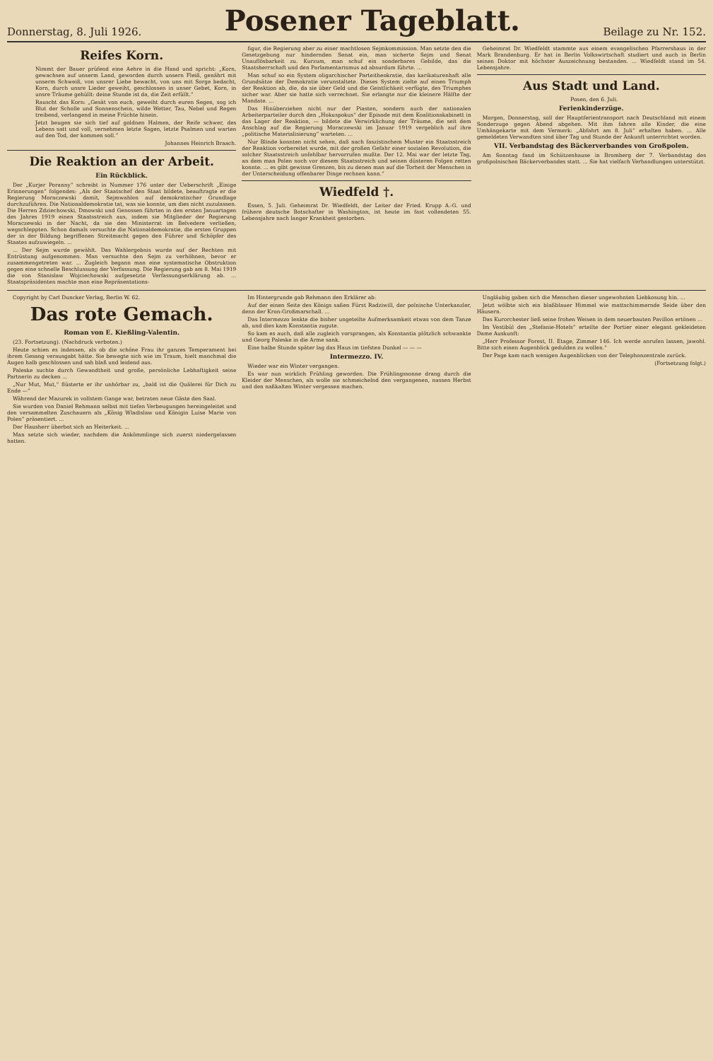Donnerstag, 8. Juli 1926. Posener Tageblatt. Beilage zu Nr. 152.
Reifes Korn.
Nimmt der Bauer prüfend eine Aehre in die Hand und spricht: „Korn, gewachsen auf unserm Land, geworden durch unsern Fleiß, genährt mit unserm Schweiß, von unsrer Liebe bewacht, von uns mit Sorge bedacht, Korn, durch unsre Lieder geweiht, geschlossen in unser Gebet, Korn, in unsre Träume gehüllt: deine Stunde ist da, die Zeit erfüllt.“
Rauscht das Korn: „Gesät von euch, geweiht durch euren Segen, sog ich Blut der Scholle und Sonnenschein, wilde Wetter, Tau, Nebel und Regen treibend, verlangend in meine Früchte hinein.
Jetzt beugen sie sich tief auf goldnen Halmen, der Reife schwer, des Lebens satt und voll, vernehmen letzte Sagen, letzte Psalmen und warten auf den Tod, der kommen soll.“
Johannes Heinrich Braach.
Die Reaktion an der Arbeit.
Ein Rückblick.
Der „Kurjer Poranny“ schreibt in Nummer 176 unter der Ueberschrift „Einige Erinnerungen“ folgendes: „Als der Staatschef den Staat bildete, beauftragte er die Regierung Moraczewski damit, Sejmwahlen auf demokratischer Grundlage durchzuführen. Die Nationaldemokratie tat, was sie konnte, um dies nicht zuzulassen. Die Herren Zdziechowski, Dmowski und Genossen führten in den ersten Januartagen des Jahres 1919 einen Staatsstreich aus, indem sie Mitglieder der Regierung Moraczewski in der Nacht, da sie den Ministerrat im Belvedere verließen, wegschleppten. Schon damals versuchte die Nationaldemokratie, die ersten Gruppen der in der Bildung begriffenen Streitmacht gegen den Führer und Schöpfer des Staates aufzuwiegeln. ...
... Der Sejm wurde gewählt. Das Wahlergebnis wurde auf der Rechten mit Entrüstung aufgenommen. Man versuchte den Sejm zu verhöhnen, bevor er zusammengetreten war. ... Zugleich begann man eine systematische Obstruktion gegen eine schnelle Beschlussung der Verfassung. Die Regierung gab am 8. Mai 1919 die von Stanislaw Wojciechowski aufgesetzte Verfassungserklärung ab. ... Staatspräsidenten machte man eine Repräsentations-
figur, die Regierung aber zu einer machtlosen Sejmkommission. Man setzte den die Gesetzgebung nur hindernden Senat ein, man sicherte Sejm und Senat Unauflösbarkeit zu. Kurzum, man schuf ein sonderbares Gebilde, das die Staatsherrschaft und den Parlamentarismus ad absurdum führte. ...
Man schuf so ein System oligarchischer Parteitheokratie, das karikaturenhaft alle Grundsätze der Demokratie verunstaltete. Dieses System zielte auf einen Triumph der Reaktion ab, die, da sie über Geld und die Geistlichkeit verfügte, des Triumphes sicher war. Aber sie hatte sich verrechnet. Sie erlangte nur die kleinere Hälfte der Mandate. ...
Das Hinüberziehen nicht nur der Piasten, sondern auch der nationalen Arbeiterparteiler durch den „Hokuspokus“ der Episode mit dem Koalitionskabinett in das Lager der Reaktion, — bildete die Verwirklichung der Träume, die seit dem Anschlag auf die Regierung Moraczewski im Januar 1919 vergeblich auf ihre „politische Materialisierung“ warteten. ...
Nur Blinde konnten nicht sehen, daß nach faszistischem Muster ein Staatsstreich der Reaktion vorbereitet wurde, mit der großen Gefahr einer sozialen Revolution, die solcher Staatsstreich unfehlbar hervorrufen mußte. Der 12. Mai war der letzte Tag, an dem man Polen noch vor diesem Staatsstreich und seinen düsteren Folgen retten konnte. ... es gibt gewisse Grenzen, bis zu denen man auf die Torheit der Menschen in der Unterscheidung offenbarer Dinge rechnen kann.“
Wiedfeld †.
Essen, 5. Juli. Geheimrat Dr. Wiedfeldt, der Leiter der Fried. Krupp A.-G. und frühere deutsche Botschafter in Washington, ist heute im fast vollendeten 55. Lebensjahre nach langer Krankheit gestorben.
Geheimrat Dr. Wiedfeldt stammte aus einem evangelischen Pfarrershaus in der Mark Brandenburg. Er hat in Berlin Volkswirtschaft studiert und auch in Berlin seinen Doktor mit höchster Auszeichnung bestanden. ... Wiedfeldt stand im 54. Lebensjahre.
Aus Stadt und Land.
Posen, den 6. Juli.
Ferienkinderzüge.
Morgen, Donnerstag, soll der Hauptferientransport nach Deutschland mit einem Sonderzuge gegen Abend abgehen. Mit ihm fahren alle Kinder, die eine Umhängekarte mit dem Vermerk: „Abfahrt am 8. Juli“ erhalten haben. ... Alle gemeldeten Verwandten sind über Tag und Stunde der Ankunft unterrichtet worden.
VII. Verbandstag des Bäckerverbandes von Großpolen.
Am Sonntag fand im Schützenhause in Bromberg der 7. Verbandstag des großpolnischen Bäckerverbandes statt. ... Sie hat vielfach Verhandlungen unterstützt.
Copyright by Carl Duncker Verlag, Berlin W. 62.
Das rote Gemach.
Roman von E. Kießling-Valentin.
(23. Fortsetzung). (Nachdruck verboten.)
Heute schien es indessen, als ob die schöne Frau ihr ganzes Temperament bei ihrem Gesang verausgabt hätte. Sie bewegte sich wie im Traum, hielt manchmal die Augen halb geschlossen und sah blaß und leidend aus.
Paleske suchte durch Gewandtheit und große, persönliche Lebhaftigkeit seine Partnerin zu decken ...
„Nur Mut, Mut,“ flüsterte er ihr unhörbar zu, „bald ist die Quälerei für Dich zu Ende —“
Während der Mazurek in vollstem Gange war, betraten neue Gäste den Saal.
Sie wurden von Daniel Rehmann selbst mit tiefen Verbeugungen hereingeleitet und den versammelten Zuschauern als „König Wladislaw und Königin Luise Marie von Polen“ präsentiert. ...
Der Hausherr überbot sich an Heiterkeit. ...
Man setzte sich wieder, nachdem die Ankömmlinge sich zuerst niedergelassen hatten.
Im Hintergrunde gab Rehmann den Erklärer ab:
Auf der einen Seite des Königs saßen Fürst Radziwill, der polnische Unterkanzler, denn der Kron-Großmarschall. ...
Das Intermezzo lenkte die bisher ungeteilte Aufmerksamkeit etwas von dem Tanze ab, und dies kam Konstantia zugute.
So kam es auch, daß alle zugleich vorsprangen, als Konstantia plötzlich schwankte und Georg Paleske in die Arme sank.
Eine halbe Stunde später lag das Haus im tiefsten Dunkel — — —
Intermezzo. IV.
Wieder war ein Winter vergangen.
Es war nun wirklich Frühling geworden. Die Frühlingssonne drang durch die Kleider der Menschen, als wolle sie schmeichelnd den vergangenen, nassen Herbst und den naßkalten Winter vergessen machen.
Ungläubig gaben sich die Menschen dieser ungewohnten Liebkosung hin. ...
Jetzt wölbte sich ein blaßblauer Himmel wie mattschimmernde Seide über den Häusern.
Das Kurorchester ließ seine frohen Weisen in dem neuerbauten Pavillon ertönen ...
Im Vestibül des „Stefanie-Hotels“ erteilte der Portier einer elegant gekleideten Dame Auskunft:
„Herr Professor Forest, II. Etage, Zimmer 146. Ich werde anrufen lassen, jawohl. Bitte sich einen Augenblick gedulden zu wollen.“
Der Page kam nach wenigen Augenblicken von der Telephonzentrale zurück.
(Fortsetzung folgt.)